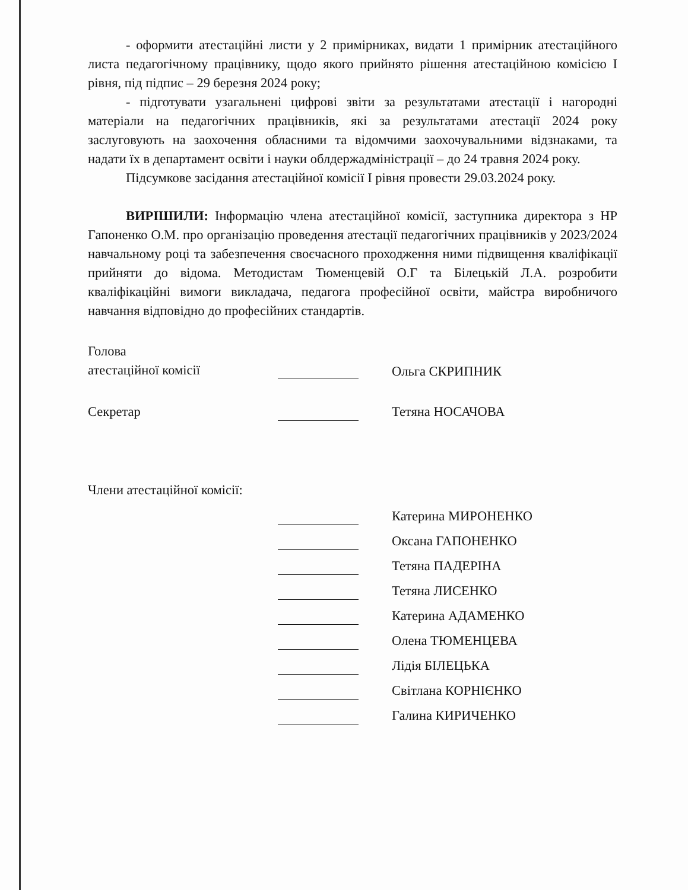- оформити атестаційні листи у 2 примірниках, видати 1 примірник атестаційного листа педагогічному працівнику, щодо якого прийнято рішення атестаційною комісією І рівня, під підпис – 29 березня 2024 року;
- підготувати узагальнені цифрові звіти за результатами атестації і нагородні матеріали на педагогічних працівників, які за результатами атестації 2024 року заслуговують на заохочення обласними та відомчими заохочувальними відзнаками, та надати їх в департамент освіти і науки облдержадміністрації – до 24 травня 2024 року.
Підсумкове засідання атестаційної комісії І рівня провести 29.03.2024 року.
ВИРІШИЛИ: Інформацію члена атестаційної комісії, заступника директора з НР Гапоненко О.М. про організацію проведення атестації педагогічних працівників у 2023/2024 навчальному році та забезпечення своєчасного проходження ними підвищення кваліфікації прийняти до відома. Методистам Тюменцевій О.Г та Білецькій Л.А. розробити кваліфікаційні вимоги викладача, педагога професійної освіти, майстра виробничого навчання відповідно до професійних стандартів.
Голова
атестаційної комісії
Ольга СКРИПНИК
Секретар Тетяна НОСАЧОВА
Члени атестаційної комісії:
Катерина МИРОНЕНКО
Оксана ГАПОНЕНКО
Тетяна ПАДЕРІНА
Тетяна ЛИСЕНКО
Катерина АДАМЕНКО
Олена ТЮМЕНЦЕВА
Лідія БІЛЕЦЬКА
Світлана КОРНІЄНКО
Галина КИРИЧЕНКО